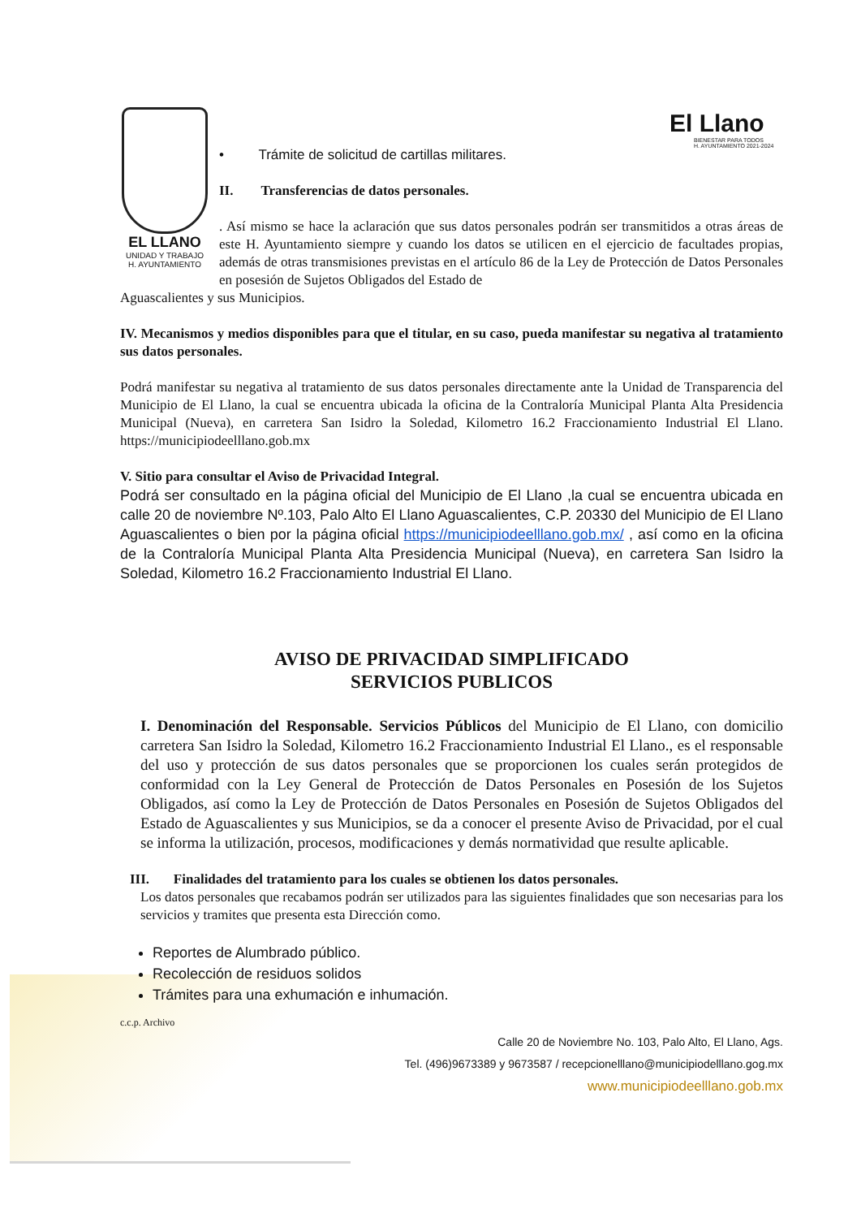EL LLANO
UNIDAD Y TRABAJO
H. AYUNTAMIENTO
El Llano
BIENESTAR PARA TODOS
H. AYUNTAMIENTO 2021-2024
• Trámite de solicitud de cartillas militares.
II. Transferencias de datos personales.
. Así mismo se hace la aclaración que sus datos personales podrán ser transmitidos a otras áreas de este H. Ayuntamiento siempre y cuando los datos se utilicen en el ejercicio de facultades propias, además de otras transmisiones previstas en el artículo 86 de la Ley de Protección de Datos Personales en posesión de Sujetos Obligados del Estado de
Aguascalientes y sus Municipios.
IV. Mecanismos y medios disponibles para que el titular, en su caso, pueda manifestar su negativa al tratamiento sus datos personales.
Podrá manifestar su negativa al tratamiento de sus datos personales directamente ante la Unidad de Transparencia del Municipio de El Llano, la cual se encuentra ubicada la oficina de la Contraloría Municipal Planta Alta Presidencia Municipal (Nueva), en carretera San Isidro la Soledad, Kilometro 16.2 Fraccionamiento Industrial El Llano. https://municipiodeelllano.gob.mx
V. Sitio para consultar el Aviso de Privacidad Integral.
Podrá ser consultado en la página oficial del Municipio de El Llano ,la cual se encuentra ubicada en calle 20 de noviembre Nº.103, Palo Alto El Llano Aguascalientes, C.P. 20330 del Municipio de El Llano Aguascalientes o bien por la página oficial https://municipiodeelllano.gob.mx/ , así como en la oficina de la Contraloría Municipal Planta Alta Presidencia Municipal (Nueva), en carretera San Isidro la Soledad, Kilometro 16.2 Fraccionamiento Industrial El Llano.
AVISO DE PRIVACIDAD SIMPLIFICADO
SERVICIOS PUBLICOS
I. Denominación del Responsable. Servicios Públicos del Municipio de El Llano, con domicilio carretera San Isidro la Soledad, Kilometro 16.2 Fraccionamiento Industrial El Llano., es el responsable del uso y protección de sus datos personales que se proporcionen los cuales serán protegidos de conformidad con la Ley General de Protección de Datos Personales en Posesión de los Sujetos Obligados, así como la Ley de Protección de Datos Personales en Posesión de Sujetos Obligados del Estado de Aguascalientes y sus Municipios, se da a conocer el presente Aviso de Privacidad, por el cual se informa la utilización, procesos, modificaciones y demás normatividad que resulte aplicable.
III. Finalidades del tratamiento para los cuales se obtienen los datos personales.
Los datos personales que recabamos podrán ser utilizados para las siguientes finalidades que son necesarias para los servicios y tramites que presenta esta Dirección como.
Reportes de Alumbrado público.
Recolección de residuos solidos
Trámites para una exhumación e inhumación.
c.c.p. Archivo
Calle 20 de Noviembre No. 103, Palo Alto, El Llano, Ags.
Tel. (496)9673389 y 9673587 / recepcionelllano@municipiodelllano.gog.mx
www.municipiodeelllano.gob.mx